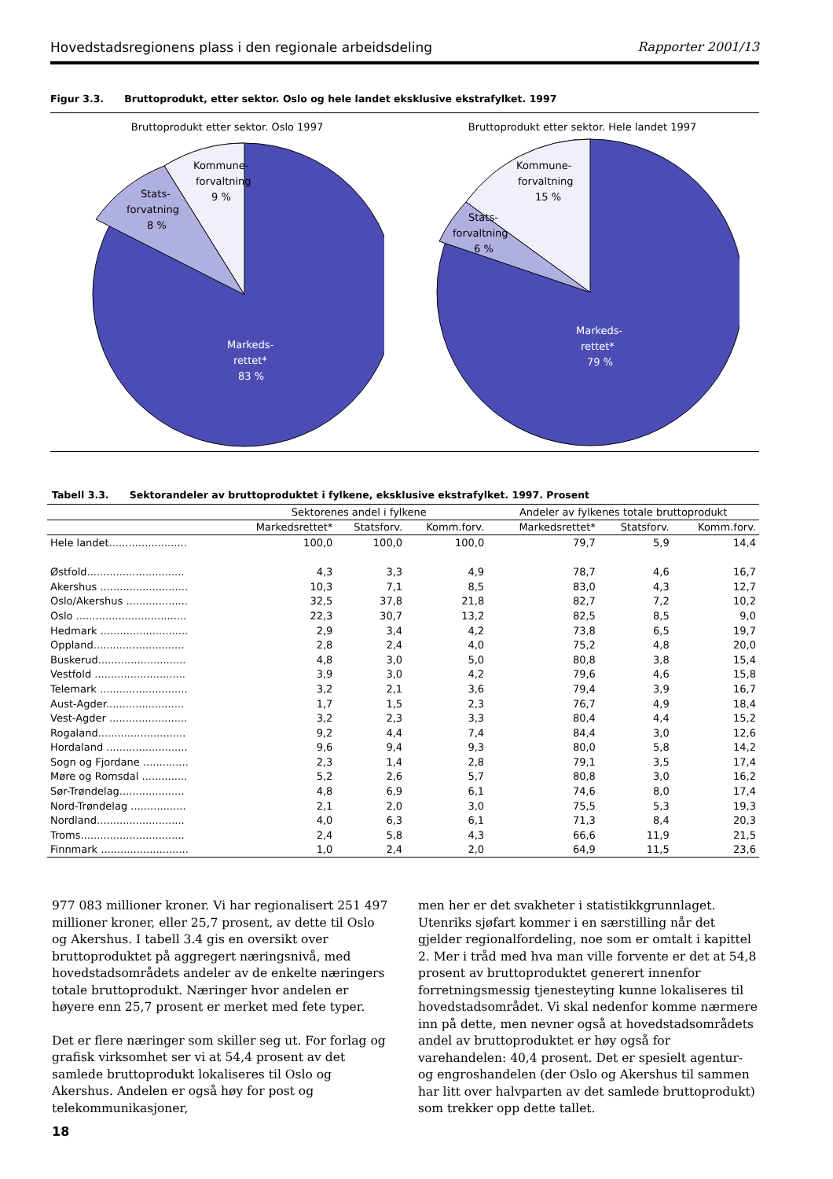Hovedstadsregionens plass i den regionale arbeidsdeling Rapporter 2001/13
Figur 3.3. Bruttoprodukt, etter sektor. Oslo og hele landet eksklusive ekstrafylket. 1997
Bruttoprodukt etter sektor. Oslo 1997
Kommune-
forvaltning
9 %
Stats-
forvatning
8 %
Markeds-
rettet*
83 %
Bruttoprodukt etter sektor. Hele landet 1997
Kommune-
forvaltning
15 %
Stats-
forvaltning
6 %
Markeds-
rettet*
79 %
Tabell 3.3. Sektorandeler av bruttoproduktet i fylkene, eksklusive ekstrafylket. 1997. Prosent
| | Sektorenes andel i fylkene | | | Andeler av fylkenes totale bruttoprodukt | | |
| --- | --- | --- | --- | --- | --- | --- |
| | Markedsrettet* | Statsforv. | Komm.forv. | Markedsrettet* | Statsforv. | Komm.forv. |
| Hele landet........................ | 100,0 | 100,0 | 100,0 | 79,7 | 5,9 | 14,4 |
| Østfold.............................. | 4,3 | 3,3 | 4,9 | 78,7 | 4,6 | 16,7 |
| Akershus ........................... | 10,3 | 7,1 | 8,5 | 83,0 | 4,3 | 12,7 |
| Oslo/Akershus ................... | 32,5 | 37,8 | 21,8 | 82,7 | 7,2 | 10,2 |
| Oslo .................................. | 22,3 | 30,7 | 13,2 | 82,5 | 8,5 | 9,0 |
| Hedmark ........................... | 2,9 | 3,4 | 4,2 | 73,8 | 6,5 | 19,7 |
| Oppland............................ | 2,8 | 2,4 | 4,0 | 75,2 | 4,8 | 20,0 |
| Buskerud........................... | 4,8 | 3,0 | 5,0 | 80,8 | 3,8 | 15,4 |
| Vestfold ............................ | 3,9 | 3,0 | 4,2 | 79,6 | 4,6 | 15,8 |
| Telemark ........................... | 3,2 | 2,1 | 3,6 | 79,4 | 3,9 | 16,7 |
| Aust-Agder........................ | 1,7 | 1,5 | 2,3 | 76,7 | 4,9 | 18,4 |
| Vest-Agder ........................ | 3,2 | 2,3 | 3,3 | 80,4 | 4,4 | 15,2 |
| Rogaland........................... | 9,2 | 4,4 | 7,4 | 84,4 | 3,0 | 12,6 |
| Hordaland ......................... | 9,6 | 9,4 | 9,3 | 80,0 | 5,8 | 14,2 |
| Sogn og Fjordane .............. | 2,3 | 1,4 | 2,8 | 79,1 | 3,5 | 17,4 |
| Møre og Romsdal .............. | 5,2 | 2,6 | 5,7 | 80,8 | 3,0 | 16,2 |
| Sør-Trøndelag.................... | 4,8 | 6,9 | 6,1 | 74,6 | 8,0 | 17,4 |
| Nord-Trøndelag ................. | 2,1 | 2,0 | 3,0 | 75,5 | 5,3 | 19,3 |
| Nordland........................... | 4,0 | 6,3 | 6,1 | 71,3 | 8,4 | 20,3 |
| Troms................................ | 2,4 | 5,8 | 4,3 | 66,6 | 11,9 | 21,5 |
| Finnmark ........................... | 1,0 | 2,4 | 2,0 | 64,9 | 11,5 | 23,6 |
977 083 millioner kroner. Vi har regionalisert 251 497 millioner kroner, eller 25,7 prosent, av dette til Oslo og Akershus. I tabell 3.4 gis en oversikt over bruttoproduktet på aggregert næringsnivå, med hovedstadsområdets andeler av de enkelte næringers totale bruttoprodukt. Næringer hvor andelen er høyere enn 25,7 prosent er merket med fete typer.
Det er flere næringer som skiller seg ut. For forlag og grafisk virksomhet ser vi at 54,4 prosent av det samlede bruttoprodukt lokaliseres til Oslo og Akershus. Andelen er også høy for post og telekommunikasjoner,
men her er det svakheter i statistikkgrunnlaget. Utenriks sjøfart kommer i en særstilling når det gjelder regionalfordeling, noe som er omtalt i kapittel 2. Mer i tråd med hva man ville forvente er det at 54,8 prosent av bruttoproduktet generert innenfor forretningsmessig tjenesteyting kunne lokaliseres til hovedstadsområdet. Vi skal nedenfor komme nærmere inn på dette, men nevner også at hovedstadsområdets andel av bruttoproduktet er høy også for varehandelen: 40,4 prosent. Det er spesielt agentur- og engroshandelen (der Oslo og Akershus til sammen har litt over halvparten av det samlede bruttoprodukt) som trekker opp dette tallet.
18